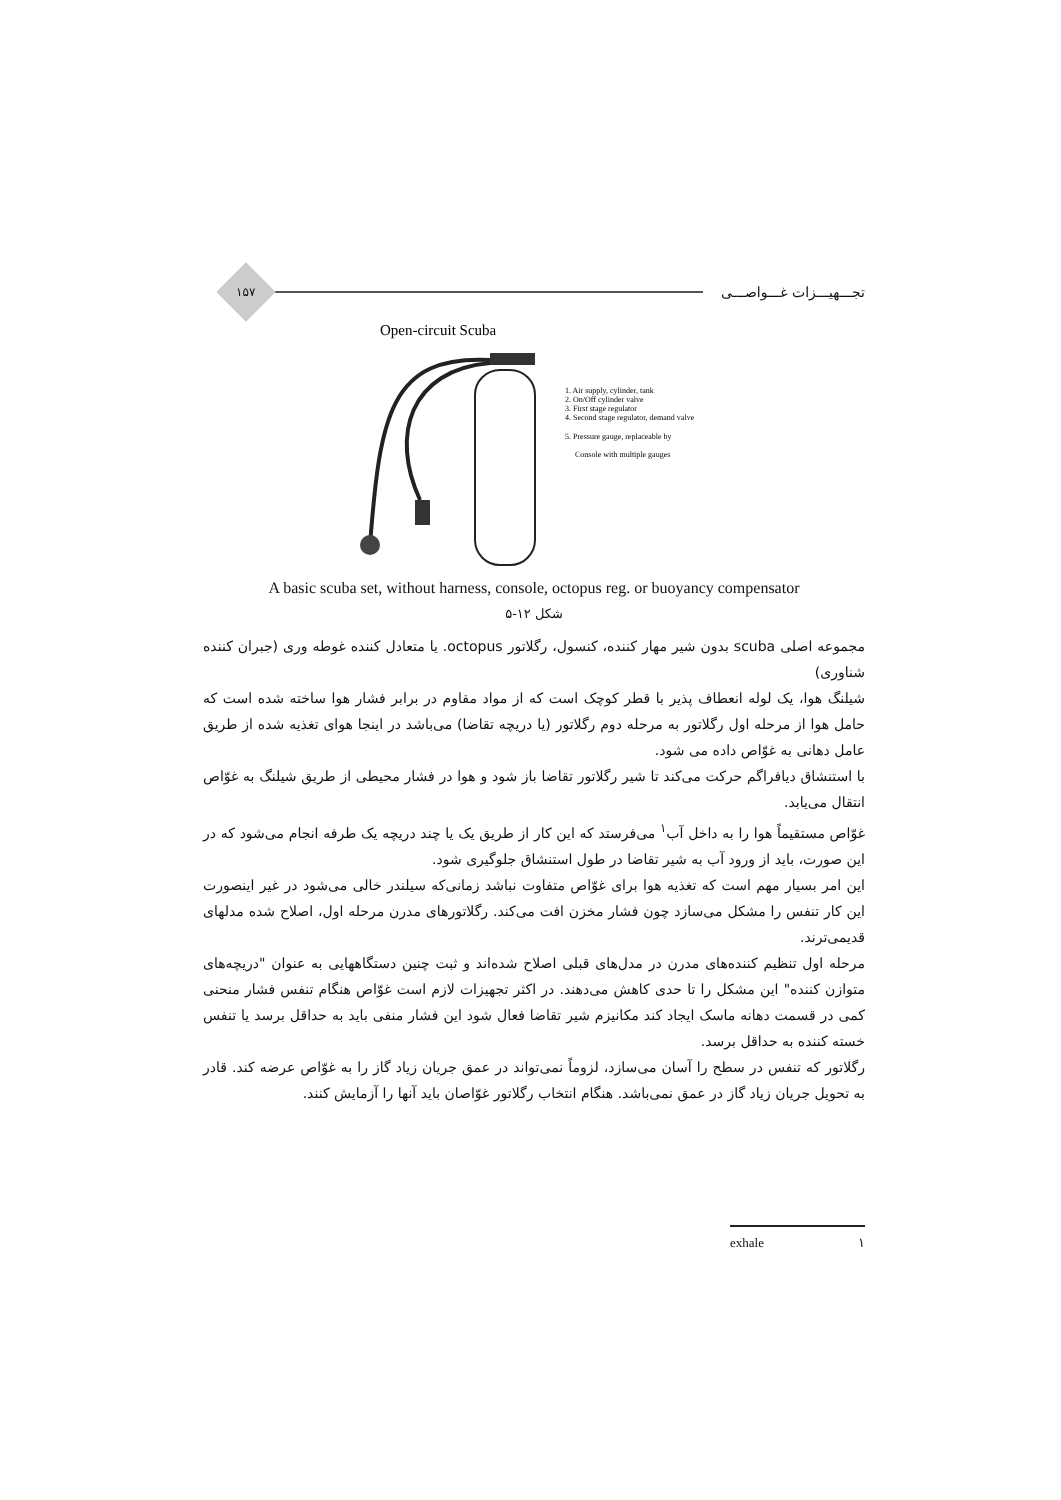تجـــهیـــزات غـــواصـــی
۱۵۷
Open-circuit Scuba
1. Air supply, cylinder, tank
2. On/Off cylinder valve
3. First stage regulator
4. Second stage regulator, demand valve
5. Pressure gauge, replaceable by
Console with multiple gauges
A basic scuba set, without harness, console, octopus reg. or buoyancy compensator
شکل ۱۲-۵
مجموعه اصلی scuba بدون شیر مهار کننده، کنسول، رگلاتور octopus. یا متعادل کننده غوطه وری (جبران کننده شناوری)
شیلنگ هوا، یک لوله انعطاف پذیر با قطر کوچک است که از مواد مقاوم در برابر فشار هوا ساخته شده است که حامل هوا از مرحله اول رگلاتور به مرحله دوم رگلاتور (یا دریچه تقاضا) می‌باشد در اینجا هوای تغذیه شده از طریق عامل دهانی به غوّاص داده می شود.
با استنشاق دیافراگم حرکت می‌کند تا شیر رگلاتور تقاضا باز شود و هوا در فشار محیطی از طریق شیلنگ به غوّاص انتقال می‌یابد.
غوّاص مستقیماً هوا را به داخل آب<sup>۱</sup> می‌فرستد که این کار از طریق یک یا چند دریچه یک طرفه انجام می‌شود که در این صورت، باید از ورود آب به شیر تقاضا در طول استنشاق جلوگیری شود.
این امر بسیار مهم است که تغذیه هوا برای غوّاص متفاوت نباشد زمانی‌که سیلندر خالی می‌شود در غیر اینصورت این کار تنفس را مشکل می‌سازد چون فشار مخزن افت می‌کند. رگلاتورهای مدرن مرحله اول، اصلاح شده مدلهای قدیمی‌ترند.
مرحله اول تنظیم کننده‌های مدرن در مدل‌های قبلی اصلاح شده‌اند و ثبت چنین دستگاههایی به عنوان "دریچه‌های متوازن کننده" این مشکل را تا حدی کاهش می‌دهند. در اکثر تجهیزات لازم است غوّاص هنگام تنفس فشار منحنی کمی در قسمت دهانه ماسک ایجاد کند مکانیزم شیر تقاضا فعال شود این فشار منفی باید به حداقل برسد یا تنفس خسته کننده به حداقل برسد.
رگلاتور که تنفس در سطح را آسان می‌سازد، لزوماً نمی‌تواند در عمق جریان زیاد گاز را به غوّاص عرضه کند. قادر به تحویل جریان زیاد گاز در عمق نمی‌باشد. هنگام انتخاب رگلاتور غوّاصان باید آنها را آزمایش کنند.
exhale ۱